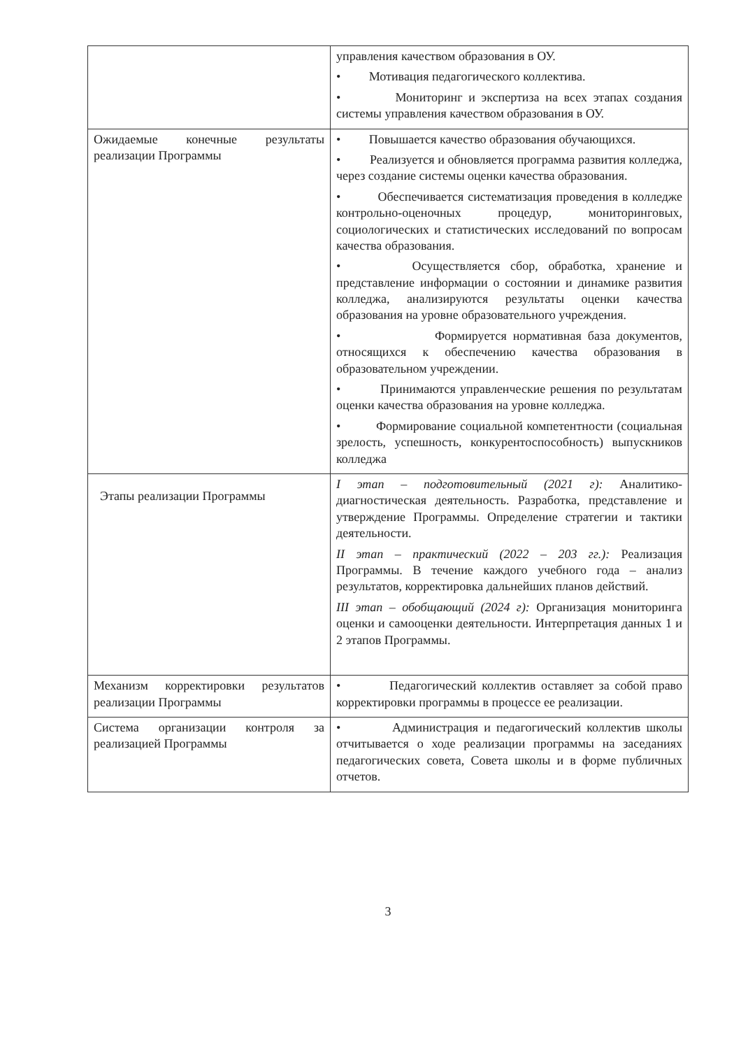| | управления качеством образования в ОУ. • Мотивация педагогического коллектива. • Мониторинг и экспертиза на всех этапах создания системы управления качеством образования в ОУ. |
| Ожидаемые конечные результаты реализации Программы | • Повышается качество образования обучающихся. • Реализуется и обновляется программа развития колледжа, через создание системы оценки качества образования. • Обеспечивается систематизация проведения в колледже контрольно-оценочных процедур, мониторинговых, социологических и статистических исследований по вопросам качества образования. • Осуществляется сбор, обработка, хранение и представление информации о состоянии и динамике развития колледжа, анализируются результаты оценки качества образования на уровне образовательного учреждения. • Формируется нормативная база документов, относящихся к обеспечению качества образования в образовательном учреждении. • Принимаются управленческие решения по результатам оценки качества образования на уровне колледжа. • Формирование социальной компетентности (социальная зрелость, успешность, конкурентоспособность) выпускников колледжа |
| Этапы реализации Программы | I этап – подготовительный (2021 г): Аналитико-диагностическая деятельность. Разработка, представление и утверждение Программы. Определение стратегии и тактики деятельности. II этап – практический (2022 – 203 гг.): Реализация Программы. В течение каждого учебного года – анализ результатов, корректировка дальнейших планов действий. III этап – обобщающий (2024 г): Организация мониторинга оценки и самооценки деятельности. Интерпретация данных 1 и 2 этапов Программы. |
| Механизм корректировки результатов реализации Программы | • Педагогический коллектив оставляет за собой право корректировки программы в процессе ее реализации. |
| Система организации контроля за реализацией Программы | • Администрация и педагогический коллектив школы отчитывается о ходе реализации программы на заседаниях педагогических совета, Совета школы и в форме публичных отчетов. |
3